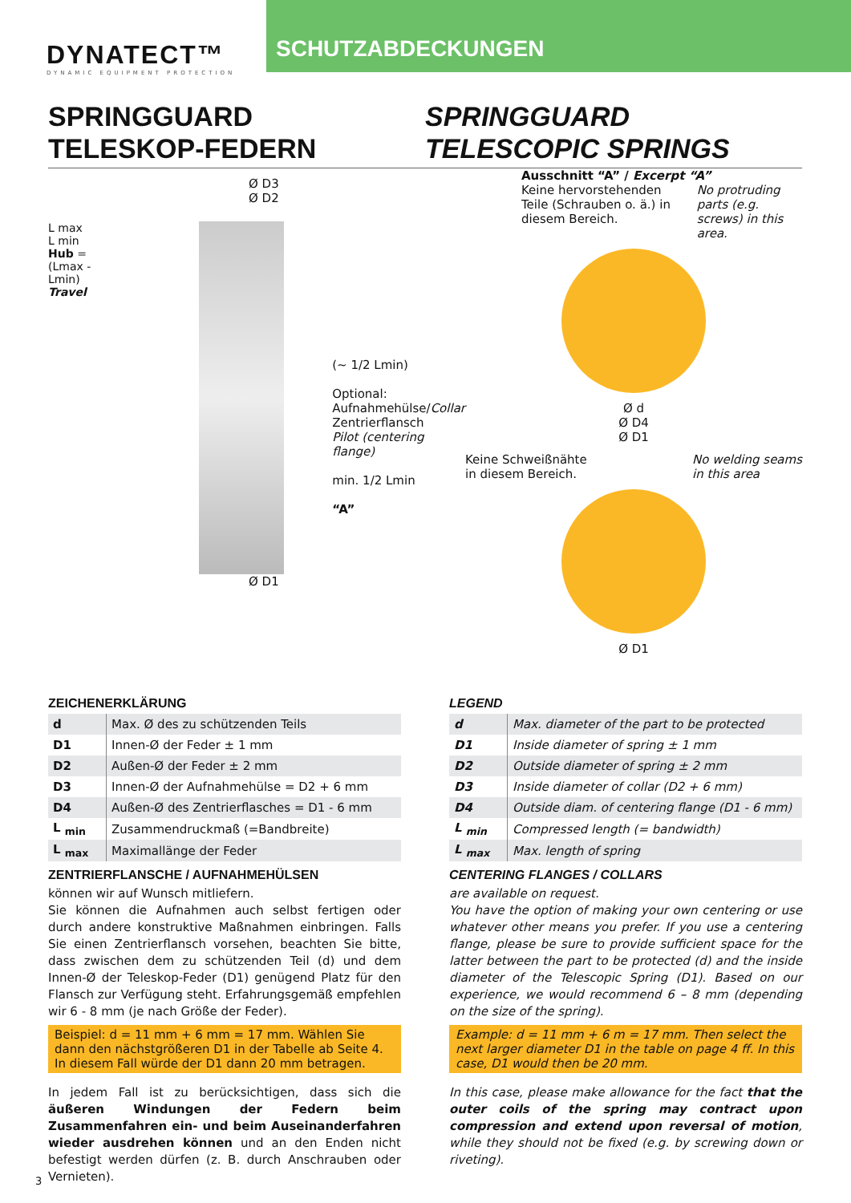DYNATECT™
DYNAMIC EQUIPMENT PROTECTION
SCHUTZABDECKUNGEN
SPRINGGUARD
TELESKOP-FEDERN
SPRINGGUARD
TELESCOPIC SPRINGS
Ø D3
Ø D2
L max
L min
Hub = (Lmax - Lmin)
Travel
(~ 1/2 Lmin)
Optional:
Aufnahmehülse/Collar
Zentrierflansch
Pilot (centering flange)
min. 1/2 Lmin
“A”
Ø D1
Ausschnitt “A” / Excerpt “A”
Keine hervorstehenden Teile (Schrauben o. ä.) in diesem Bereich.
No protruding parts (e.g. screws) in this area.
Ø d
Ø D4
Ø D1
Keine Schweißnähte
in diesem Bereich.
No welding seams
in this area
Ø D1
ZEICHENERKLÄRUNG
| d | Max. Ø des zu schützenden Teils |
| D1 | Innen-Ø der Feder ± 1 mm |
| D2 | Außen-Ø der Feder ± 2 mm |
| D3 | Innen-Ø der Aufnahmehülse = D2 + 6 mm |
| D4 | Außen-Ø des Zentrierflasches = D1 - 6 mm |
| L <sub>min</sub> | Zusammendruckmaß (=Bandbreite) |
| L <sub>max</sub> | Maximallänge der Feder |
ZENTRIERFLANSCHE / AUFNAHMEHÜLSEN
können wir auf Wunsch mitliefern.
Sie können die Aufnahmen auch selbst fertigen oder durch andere konstruktive Maßnahmen einbringen. Falls Sie einen Zentrierflansch vorsehen, beachten Sie bitte, dass zwischen dem zu schützenden Teil (d) und dem Innen-Ø der Teleskop-Feder (D1) genügend Platz für den Flansch zur Verfügung steht. Erfahrungsgemäß empfehlen wir 6 - 8 mm (je nach Größe der Feder).
Beispiel: d = 11 mm + 6 mm = 17 mm. Wählen Sie dann den nächstgrößeren D1 in der Tabelle ab Seite 4. In diesem Fall würde der D1 dann 20 mm betragen.
In jedem Fall ist zu berücksichtigen, dass sich die äußeren Windungen der Federn beim Zusammenfahren ein- und beim Auseinanderfahren wieder ausdrehen können und an den Enden nicht befestigt werden dürfen (z. B. durch Anschrauben oder Vernieten).
LEGEND
| d | Max. diameter of the part to be protected |
| D1 | Inside diameter of spring ± 1 mm |
| D2 | Outside diameter of spring ± 2 mm |
| D3 | Inside diameter of collar (D2 + 6 mm) |
| D4 | Outside diam. of centering flange (D1 - 6 mm) |
| L <sub>min</sub> | Compressed length (= bandwidth) |
| L <sub>max</sub> | Max. length of spring |
CENTERING FLANGES / COLLARS
are available on request.
You have the option of making your own centering or use whatever other means you prefer. If you use a centering flange, please be sure to provide sufficient space for the latter between the part to be protected (d) and the inside diameter of the Telescopic Spring (D1). Based on our experience, we would recommend 6 – 8 mm (depending on the size of the spring).
Example: d = 11 mm + 6 m = 17 mm. Then select the next larger diameter D1 in the table on page 4 ff. In this case, D1 would then be 20 mm.
In this case, please make allowance for the fact that the outer coils of the spring may contract upon compression and extend upon reversal of motion, while they should not be fixed (e.g. by screwing down or riveting).
3